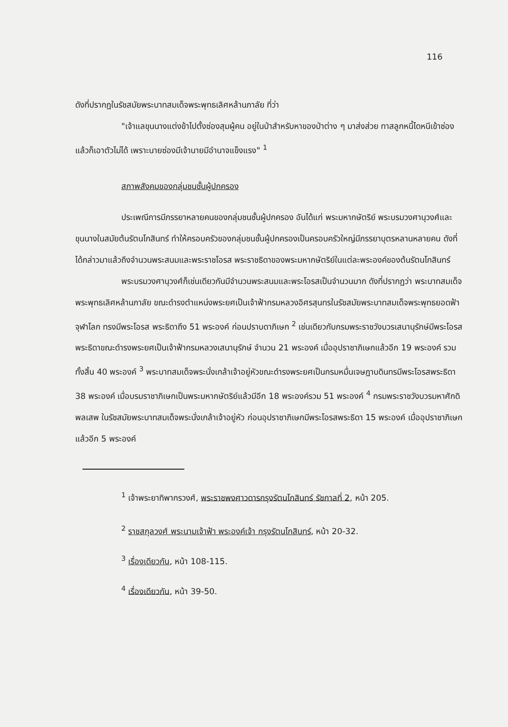116
ดังที่ปรากฏในรัชสมัยพระบาทสมเด็จพระพุทธเลิศหล้านภาลัย ที่ว่า
"เจ้าแลขุนนางแต่งข้าไปตั้งซ่องสุมผู้คน อยู่ในป่าสำหรับหาของป่าต่าง ๆ มาส่งส่วย ทาสลูกหนี้ไดหนีเข้าซ่องแล้วก็เอาตัวไม่ได้ เพราะนายซ่องมีเจ้านายมีอำนาจแข็งแรง" <sup>1</sup>
สภาพสังคมของกลุ่มชนชั้นผู้ปกครอง
ประเพณีการมีภรรยาหลายคนของกลุ่มชนชั้นผู้ปกครอง อันได้แก่ พระมหากษัตริย์ พระบรมวงศานุวงศ์และขุนนางในสมัยต้นรัตนโกสินทร์ ทำให้ครอบครัวของกลุ่มชนชั้นผู้ปกครองเป็นครอบครัวใหญ่มีภรรยาบุตรหลานหลายคน ดังที่ได้กล่าวมาแล้วถึงจำนวนพระสนมและพระราชโอรส พระราชธิดาของพระมหากษัตริย์ในแต่ละพระองค์ของต้นรัตนโกสินทร์
พระบรมวงศานุวงศ์ก็เช่นเดียวกันมีจำนวนพระสนมและพระโอรสเป็นจำนวนมาก ดังที่ปรากฏว่า พระบาทสมเด็จพระพุทธเลิศหล้านภาลัย ขณะดำรงตำแหน่งพระยศเป็นเจ้าฟ้ากรมหลวงอิศรสุนทรในรัชสมัยพระบาทสมเด็จพระพุทธยอดฟ้าจุฬาโลก ทรงมีพระโอรส พระธิดาถึง 51 พระองค์ ก่อนปราบดาภิเษก <sup>2</sup> เช่นเดียวกับกรมพระราชวังบวรเสนานุรักษ์มีพระโอรสพระธิดาขณะดำรงพระยศเป็นเจ้าฟ้ากรมหลวงเสนานุรักษ์ จำนวน 21 พระองค์ เมื่ออุปราชาภิเษกแล้วอีก 19 พระองค์ รวมทั้งสิ้น 40 พระองค์ <sup>3</sup> พระบาทสมเด็จพระนั่งเกล้าเจ้าอยู่หัวขณะดำรงพระยศเป็นกรมหมื่นเจษฎาบดินทรมีพระโอรสพระธิดา 38 พระองค์ เมื่อบรมราชาภิเษกเป็นพระมหากษัตริย์แล้วมีอีก 18 พระองค์รวม 51 พระองค์ <sup>4</sup> กรมพระราชวังบวรมหาศักดิพลเสพ ในรัชสมัยพระบาทสมเด็จพระนั่งเกล้าเจ้าอยู่หัว ก่อนอุปราชาภิเษกมีพระโอรสพระธิดา 15 พระองค์ เมื่ออุปราชาภิเษกแล้วอีก 5 พระองค์
<sup>1</sup> เจ้าพระยาทิพากรวงศ์, พระราชพงศาวดารกรุงรัตนโกสินทร์ รัชกาลที่ 2, หน้า 205.
<sup>2</sup> ราชสกุลวงศ์ พระนามเจ้าฟ้า พระองค์เจ้า กรุงรัตนโกสินทร์, หน้า 20-32.
<sup>3</sup> เรื่องเดียวกัน, หน้า 108-115.
<sup>4</sup> เรื่องเดียวกัน, หน้า 39-50.